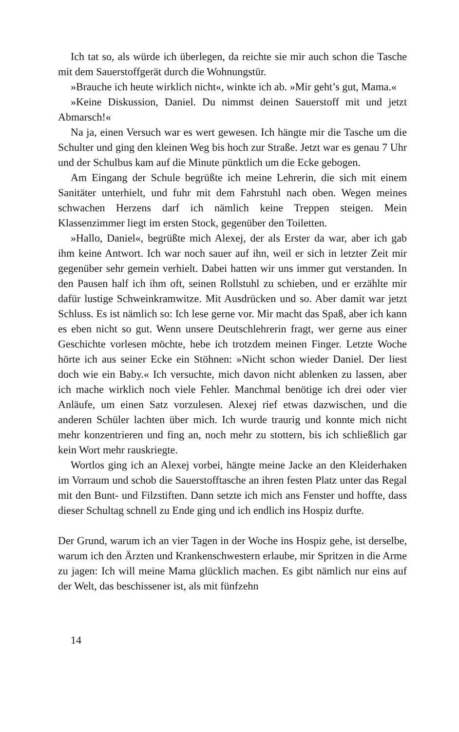Ich tat so, als würde ich überlegen, da reichte sie mir auch schon die Tasche mit dem Sauerstoffgerät durch die Wohnungstür.
»Brauche ich heute wirklich nicht«, winkte ich ab. »Mir geht’s gut, Mama.«
»Keine Diskussion, Daniel. Du nimmst deinen Sauerstoff mit und jetzt Abmarsch!«
Na ja, einen Versuch war es wert gewesen. Ich hängte mir die Tasche um die Schulter und ging den kleinen Weg bis hoch zur Straße. Jetzt war es genau 7 Uhr und der Schulbus kam auf die Minute pünktlich um die Ecke gebogen.
Am Eingang der Schule begrüßte ich meine Lehrerin, die sich mit einem Sanitäter unterhielt, und fuhr mit dem Fahrstuhl nach oben. Wegen meines schwachen Herzens darf ich nämlich keine Treppen steigen. Mein Klassenzimmer liegt im ersten Stock, gegenüber den Toiletten.
»Hallo, Daniel«, begrüßte mich Alexej, der als Erster da war, aber ich gab ihm keine Antwort. Ich war noch sauer auf ihn, weil er sich in letzter Zeit mir gegenüber sehr gemein verhielt. Dabei hatten wir uns immer gut verstanden. In den Pausen half ich ihm oft, seinen Rollstuhl zu schieben, und er erzählte mir dafür lustige Schweinkramwitze. Mit Ausdrücken und so. Aber damit war jetzt Schluss. Es ist nämlich so: Ich lese gerne vor. Mir macht das Spaß, aber ich kann es eben nicht so gut. Wenn unsere Deutschlehrerin fragt, wer gerne aus einer Geschichte vorlesen möchte, hebe ich trotzdem meinen Finger. Letzte Woche hörte ich aus seiner Ecke ein Stöhnen: »Nicht schon wieder Daniel. Der liest doch wie ein Baby.« Ich versuchte, mich davon nicht ablenken zu lassen, aber ich mache wirklich noch viele Fehler. Manchmal benötige ich drei oder vier Anläufe, um einen Satz vorzulesen. Alexej rief etwas dazwischen, und die anderen Schüler lachten über mich. Ich wurde traurig und konnte mich nicht mehr konzentrieren und fing an, noch mehr zu stottern, bis ich schließlich gar kein Wort mehr rauskriegte.
Wortlos ging ich an Alexej vorbei, hängte meine Jacke an den Kleiderhaken im Vorraum und schob die Sauerstofftasche an ihren festen Platz unter das Regal mit den Bunt- und Filzstiften. Dann setzte ich mich ans Fenster und hoffte, dass dieser Schultag schnell zu Ende ging und ich endlich ins Hospiz durfte.
Der Grund, warum ich an vier Tagen in der Woche ins Hospiz gehe, ist derselbe, warum ich den Ärzten und Krankenschwestern erlaube, mir Spritzen in die Arme zu jagen: Ich will meine Mama glücklich machen. Es gibt nämlich nur eins auf der Welt, das beschissener ist, als mit fünfzehn
14